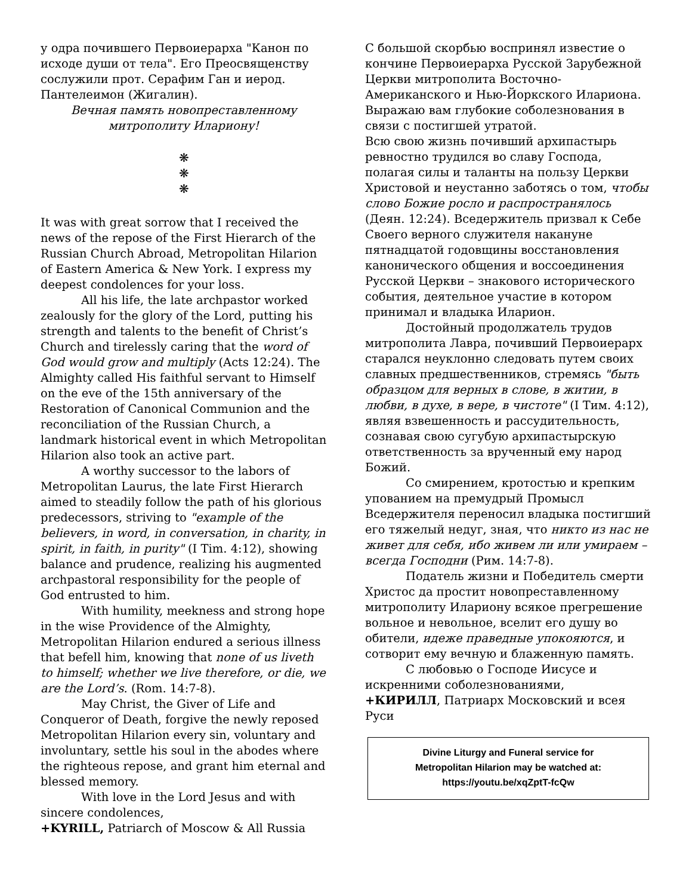у одра почившего Первоиерарха "Канон по исходе души от тела". Его Преосвященству сослужили прот. Серафим Ган и иерод. Пантелеимон (Жигалин).
Вечная память новопреставленному митрополиту Илариону!
❋ ❋ ❋
It was with great sorrow that I received the news of the repose of the First Hierarch of the Russian Church Abroad, Metropolitan Hilarion of Eastern America & New York. I express my deepest condolences for your loss.
All his life, the late archpastor worked zealously for the glory of the Lord, putting his strength and talents to the benefit of Christ’s Church and tirelessly caring that the word of God would grow and multiply (Acts 12:24). The Almighty called His faithful servant to Himself on the eve of the 15th anniversary of the Restoration of Canonical Communion and the reconciliation of the Russian Church, a landmark historical event in which Metropolitan Hilarion also took an active part.
A worthy successor to the labors of Metropolitan Laurus, the late First Hierarch aimed to steadily follow the path of his glorious predecessors, striving to "example of the believers, in word, in conversation, in charity, in spirit, in faith, in purity" (I Tim. 4:12), showing balance and prudence, realizing his augmented archpastoral responsibility for the people of God entrusted to him.
With humility, meekness and strong hope in the wise Providence of the Almighty, Metropolitan Hilarion endured a serious illness that befell him, knowing that none of us liveth to himself; whether we live therefore, or die, we are the Lord’s. (Rom. 14:7-8).
May Christ, the Giver of Life and Conqueror of Death, forgive the newly reposed Metropolitan Hilarion every sin, voluntary and involuntary, settle his soul in the abodes where the righteous repose, and grant him eternal and blessed memory.
With love in the Lord Jesus and with sincere condolences,
+KYRILL, Patriarch of Moscow & All Russia
С большой скорбью воспринял известие о кончине Первоиерарха Русской Зарубежной Церкви митрополита Восточно-Американского и Нью-Йоркского Илариона. Выражаю вам глубокие соболезнования в связи с постигшей утратой.
Всю свою жизнь почивший архипастырь ревностно трудился во славу Господа, полагая силы и таланты на пользу Церкви Христовой и неустанно заботясь о том, чтобы слово Божие росло и распространялось (Деян. 12:24). Вседержитель призвал к Себе Своего верного служителя накануне пятнадцатой годовщины восстановления канонического общения и воссоединения Русской Церкви – знакового исторического события, деятельное участие в котором принимал и владыка Иларион.
Достойный продолжатель трудов митрополита Лавра, почивший Первоиерарх старался неуклонно следовать путем своих славных предшественников, стремясь "быть образцом для верных в слове, в житии, в любви, в духе, в вере, в чистоте" (I Тим. 4:12), являя взвешенность и рассудительность, сознавая свою сугубую архипастырскую ответственность за врученный ему народ Божий.
Со смирением, кротостью и крепким упованием на премудрый Промысл Вседержителя переносил владыка постигший его тяжелый недуг, зная, что никто из нас не живет для себя, ибо живем ли или умираем – всегда Господни (Рим. 14:7-8).
Податель жизни и Победитель смерти Христос да простит новопреставленному митрополиту Илариону всякое прегрешение вольное и невольное, вселит его душу во обители, идеже праведные упокояются, и сотворит ему вечную и блаженную память.
С любовью о Господе Иисусе и искренними соболезнованиями,
+КИРИЛЛ, Патриарх Московский и всея Руси
Divine Liturgy and Funeral service for
Metropolitan Hilarion may be watched at:
https://youtu.be/xqZptT-fcQw